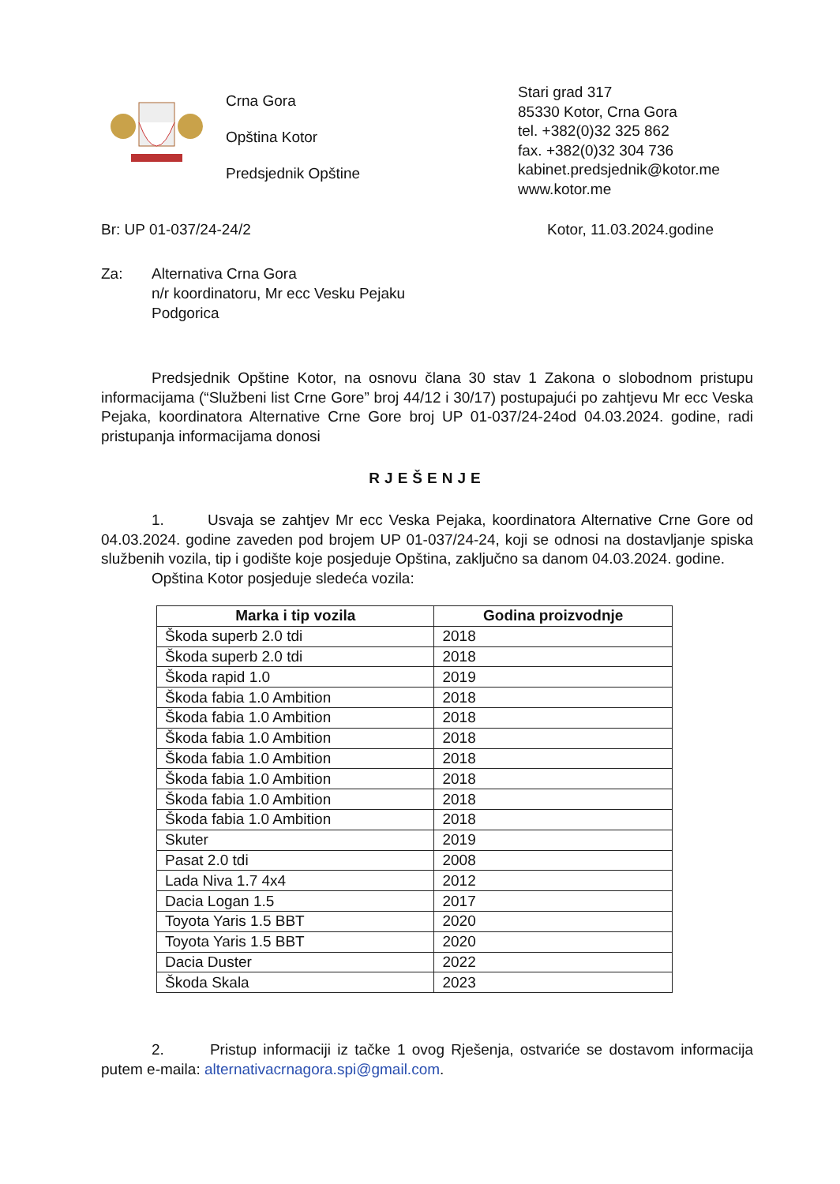Crna Gora
Opština Kotor
Predsjednik Opštine
Stari grad 317
85330 Kotor, Crna Gora
tel. +382(0)32 325 862
fax. +382(0)32 304 736
kabinet.predsjednik@kotor.me
www.kotor.me
Br: UP 01-037/24-24/2 Kotor, 11.03.2024.godine
Za: Alternativa Crna Gora
n/r koordinatoru, Mr ecc Vesku Pejaku
Podgorica
Predsjednik Opštine Kotor, na osnovu člana 30 stav 1 Zakona o slobodnom pristupu informacijama (“Službeni list Crne Gore” broj 44/12 i 30/17) postupajući po zahtjevu Mr ecc Veska Pejaka, koordinatora Alternative Crne Gore broj UP 01-037/24-24od 04.03.2024. godine, radi pristupanja informacijama donosi
RJEŠENJE
1. Usvaja se zahtjev Mr ecc Veska Pejaka, koordinatora Alternative Crne Gore od 04.03.2024. godine zaveden pod brojem UP 01-037/24-24, koji se odnosi na dostavljanje spiska službenih vozila, tip i godište koje posjeduje Opština, zaključno sa danom 04.03.2024. godine.
Opština Kotor posjeduje sledeća vozila:
| Marka i tip vozila | Godina proizvodnje |
| --- | --- |
| Škoda superb 2.0 tdi | 2018 |
| Škoda superb 2.0 tdi | 2018 |
| Škoda rapid 1.0 | 2019 |
| Škoda fabia 1.0 Ambition | 2018 |
| Škoda fabia 1.0 Ambition | 2018 |
| Škoda fabia 1.0 Ambition | 2018 |
| Škoda fabia 1.0 Ambition | 2018 |
| Škoda fabia 1.0 Ambition | 2018 |
| Škoda fabia 1.0 Ambition | 2018 |
| Škoda fabia 1.0 Ambition | 2018 |
| Skuter | 2019 |
| Pasat 2.0 tdi | 2008 |
| Lada Niva 1.7 4x4 | 2012 |
| Dacia Logan 1.5 | 2017 |
| Toyota Yaris 1.5 BBT | 2020 |
| Toyota Yaris 1.5 BBT | 2020 |
| Dacia Duster | 2022 |
| Škoda Skala | 2023 |
2. Pristup informaciji iz tačke 1 ovog Rješenja, ostvariće se dostavom informacija putem e-maila: alternativacrnagora.spi@gmail.com.